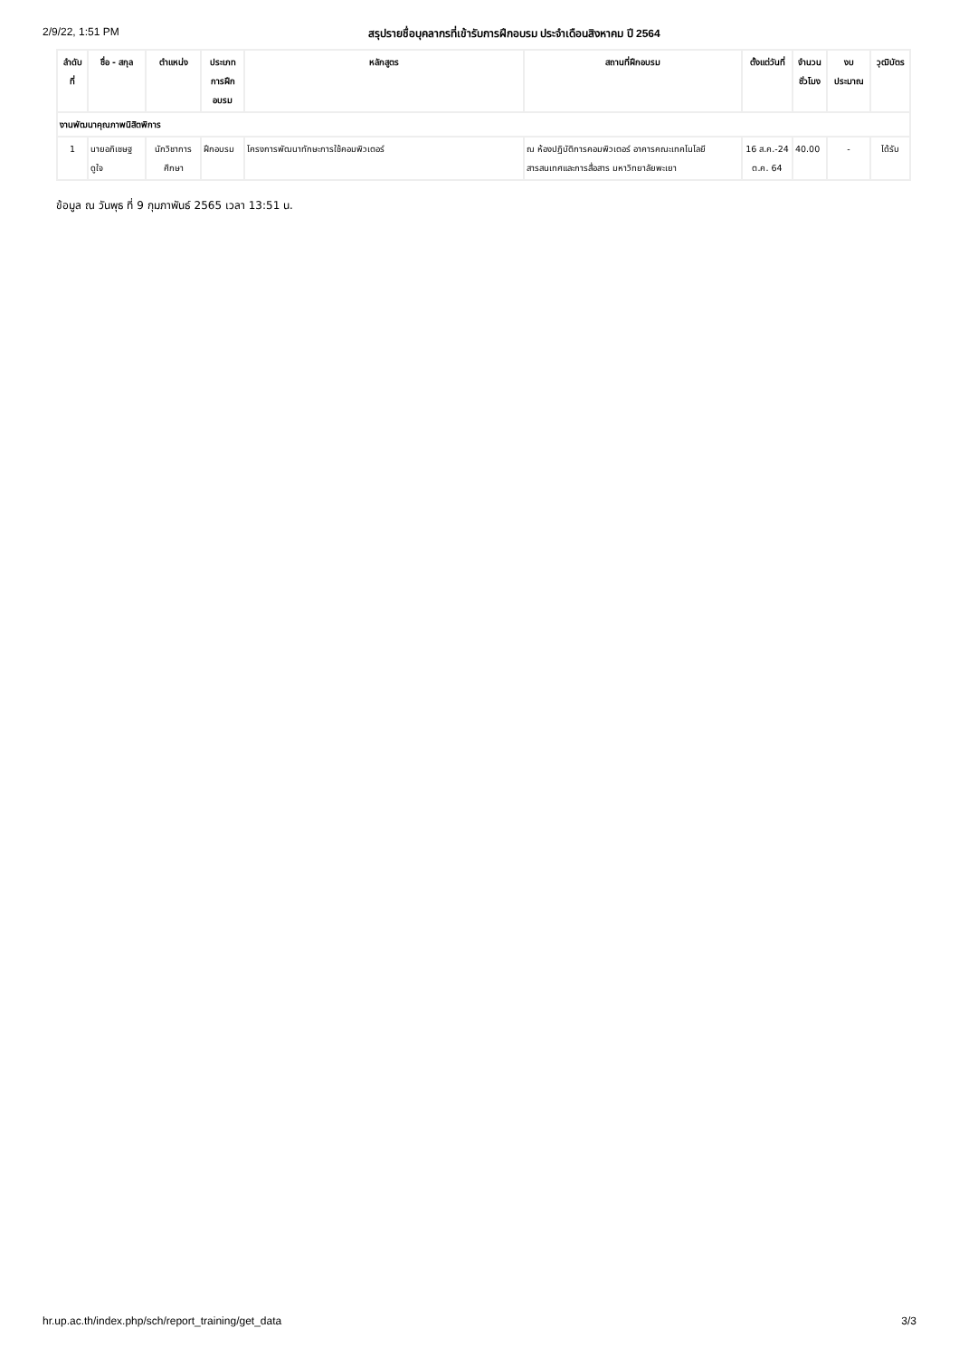2/9/22, 1:51 PM สรุปรายชื่อบุคลากรที่เข้ารับการฝึกอบรม ประจำเดือนสิงหาคม ปี 2564
| ลำดับ ที่ | ชื่อ - สกุล | ตำแหน่ง | ประเภท การฝึก อบรม | หลักสูตร | สถานที่ฝึกอบรม | ตั้งแต่วันที่ | จำนวน ชั่วโมง | งบ ประมาณ | วุฒิบัตร |
| --- | --- | --- | --- | --- | --- | --- | --- | --- | --- |
| งานพัฒนาคุณภาพนิสิตพิการ | | | | | | | | | |
| 1 | นายอภิเชษฐ ดูใจ | นักวิชาการ ศึกษา | ฝึกอบรม | โครงการพัฒนาทักษะการใช้คอมพิวเตอร์ | ณ ห้องปฏิบัติการคอมพิวเตอร์ อาคารคณะเทคโนโลยีสารสนเทศและการสื่อสาร มหาวิทยาลัยพะเยา | 16 ส.ค.-24 ต.ค. 64 | 40.00 | - | ได้รับ |
ข้อมูล ณ วันพุธ ที่ 9 กุมภาพันธ์ 2565 เวลา 13:51 น.
hr.up.ac.th/index.php/sch/report_training/get_data 3/3